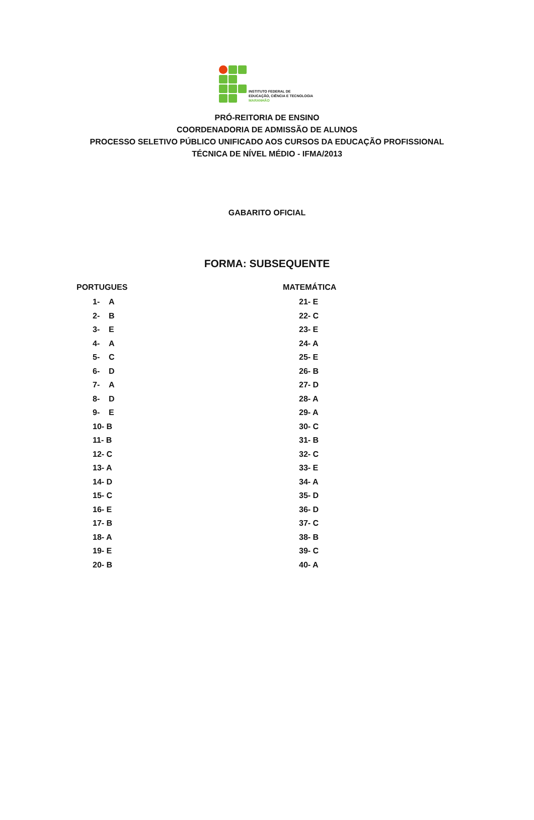INSTITUTO FEDERAL DE
EDUCAÇÃO, CIÊNCIA E TECNOLOGIA
MARANHÃO
PRÓ-REITORIA DE ENSINO
COORDENADORIA DE ADMISSÃO DE ALUNOS
PROCESSO SELETIVO PÚBLICO UNIFICADO AOS CURSOS DA EDUCAÇÃO PROFISSIONAL
TÉCNICA DE NÍVEL MÉDIO - IFMA/2013
GABARITO OFICIAL
FORMA: SUBSEQUENTE
PORTUGUES
1- A
2- B
3- E
4- A
5- C
6- D
7- A
8- D
9- E
10- B
11- B
12- C
13- A
14- D
15- C
16- E
17- B
18- A
19- E
20- B
MATEMÁTICA
21- E
22- C
23- E
24- A
25- E
26- B
27- D
28- A
29- A
30- C
31- B
32- C
33- E
34- A
35- D
36- D
37- C
38- B
39- C
40- A